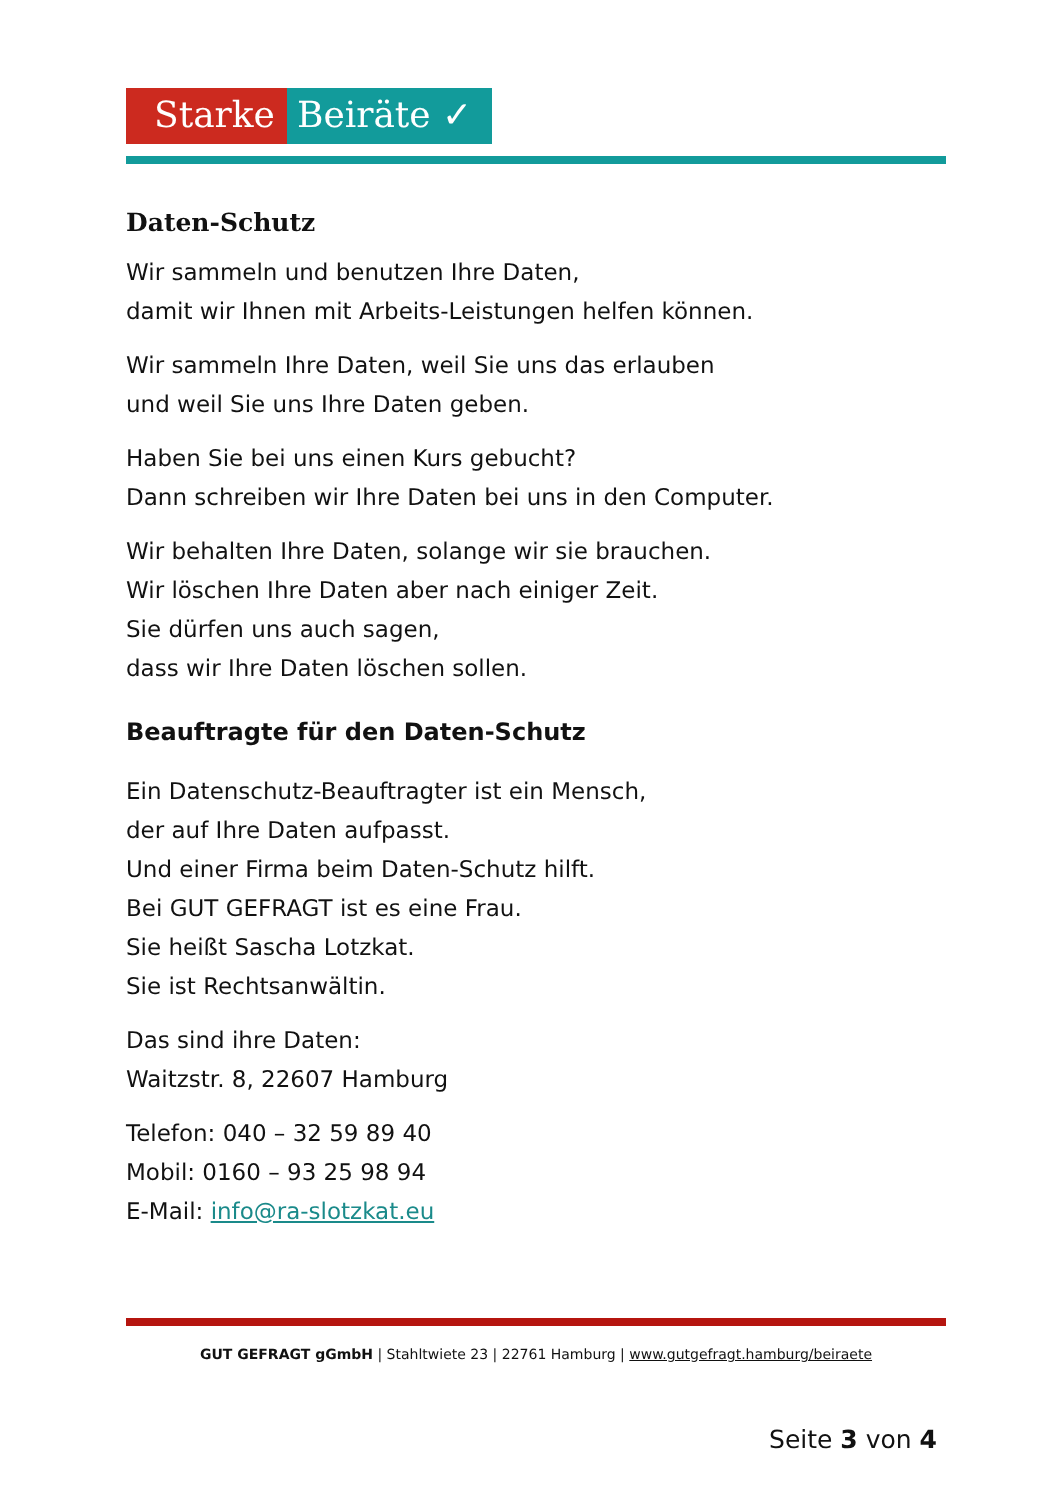Starke Beiräte ✓
Daten-Schutz
Wir sammeln und benutzen Ihre Daten,
damit wir Ihnen mit Arbeits-Leistungen helfen können.
Wir sammeln Ihre Daten, weil Sie uns das erlauben
und weil Sie uns Ihre Daten geben.
Haben Sie bei uns einen Kurs gebucht?
Dann schreiben wir Ihre Daten bei uns in den Computer.
Wir behalten Ihre Daten, solange wir sie brauchen.
Wir löschen Ihre Daten aber nach einiger Zeit.
Sie dürfen uns auch sagen,
dass wir Ihre Daten löschen sollen.
Beauftragte für den Daten-Schutz
Ein Datenschutz-Beauftragter ist ein Mensch,
der auf Ihre Daten aufpasst.
Und einer Firma beim Daten-Schutz hilft.
Bei GUT GEFRAGT ist es eine Frau.
Sie heißt Sascha Lotzkat.
Sie ist Rechtsanwältin.
Das sind ihre Daten:
Waitzstr. 8, 22607 Hamburg
Telefon: 040 – 32 59 89 40
Mobil: 0160 – 93 25 98 94
E-Mail: info@ra-slotzkat.eu
GUT GEFRAGT gGmbH | Stahltwiete 23 | 22761 Hamburg | www.gutgefragt.hamburg/beiraete
Seite 3 von 4